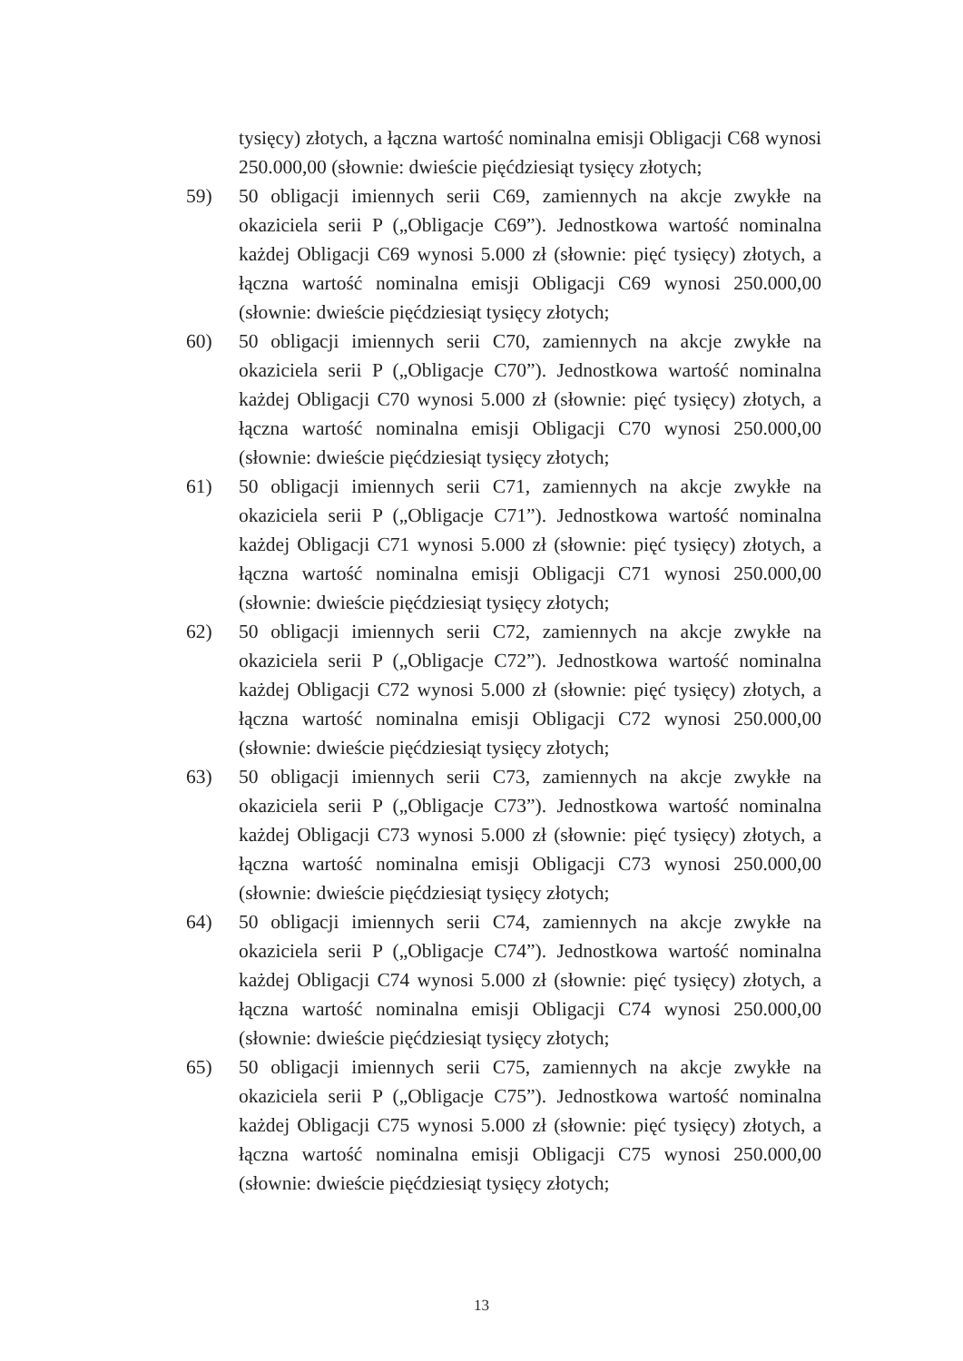tysięcy) złotych, a łączna wartość nominalna emisji Obligacji C68 wynosi 250.000,00 (słownie: dwieście pięćdziesiąt tysięcy złotych;
59) 50 obligacji imiennych serii C69, zamiennych na akcje zwykłe na okaziciela serii P („Obligacje C69”). Jednostkowa wartość nominalna każdej Obligacji C69 wynosi 5.000 zł (słownie: pięć tysięcy) złotych, a łączna wartość nominalna emisji Obligacji C69 wynosi 250.000,00 (słownie: dwieście pięćdziesiąt tysięcy złotych;
60) 50 obligacji imiennych serii C70, zamiennych na akcje zwykłe na okaziciela serii P („Obligacje C70”). Jednostkowa wartość nominalna każdej Obligacji C70 wynosi 5.000 zł (słownie: pięć tysięcy) złotych, a łączna wartość nominalna emisji Obligacji C70 wynosi 250.000,00 (słownie: dwieście pięćdziesiąt tysięcy złotych;
61) 50 obligacji imiennych serii C71, zamiennych na akcje zwykłe na okaziciela serii P („Obligacje C71”). Jednostkowa wartość nominalna każdej Obligacji C71 wynosi 5.000 zł (słownie: pięć tysięcy) złotych, a łączna wartość nominalna emisji Obligacji C71 wynosi 250.000,00 (słownie: dwieście pięćdziesiąt tysięcy złotych;
62) 50 obligacji imiennych serii C72, zamiennych na akcje zwykłe na okaziciela serii P („Obligacje C72”). Jednostkowa wartość nominalna każdej Obligacji C72 wynosi 5.000 zł (słownie: pięć tysięcy) złotych, a łączna wartość nominalna emisji Obligacji C72 wynosi 250.000,00 (słownie: dwieście pięćdziesiąt tysięcy złotych;
63) 50 obligacji imiennych serii C73, zamiennych na akcje zwykłe na okaziciela serii P („Obligacje C73”). Jednostkowa wartość nominalna każdej Obligacji C73 wynosi 5.000 zł (słownie: pięć tysięcy) złotych, a łączna wartość nominalna emisji Obligacji C73 wynosi 250.000,00 (słownie: dwieście pięćdziesiąt tysięcy złotych;
64) 50 obligacji imiennych serii C74, zamiennych na akcje zwykłe na okaziciela serii P („Obligacje C74”). Jednostkowa wartość nominalna każdej Obligacji C74 wynosi 5.000 zł (słownie: pięć tysięcy) złotych, a łączna wartość nominalna emisji Obligacji C74 wynosi 250.000,00 (słownie: dwieście pięćdziesiąt tysięcy złotych;
65) 50 obligacji imiennych serii C75, zamiennych na akcje zwykłe na okaziciela serii P („Obligacje C75”). Jednostkowa wartość nominalna każdej Obligacji C75 wynosi 5.000 zł (słownie: pięć tysięcy) złotych, a łączna wartość nominalna emisji Obligacji C75 wynosi 250.000,00 (słownie: dwieście pięćdziesiąt tysięcy złotych;
13